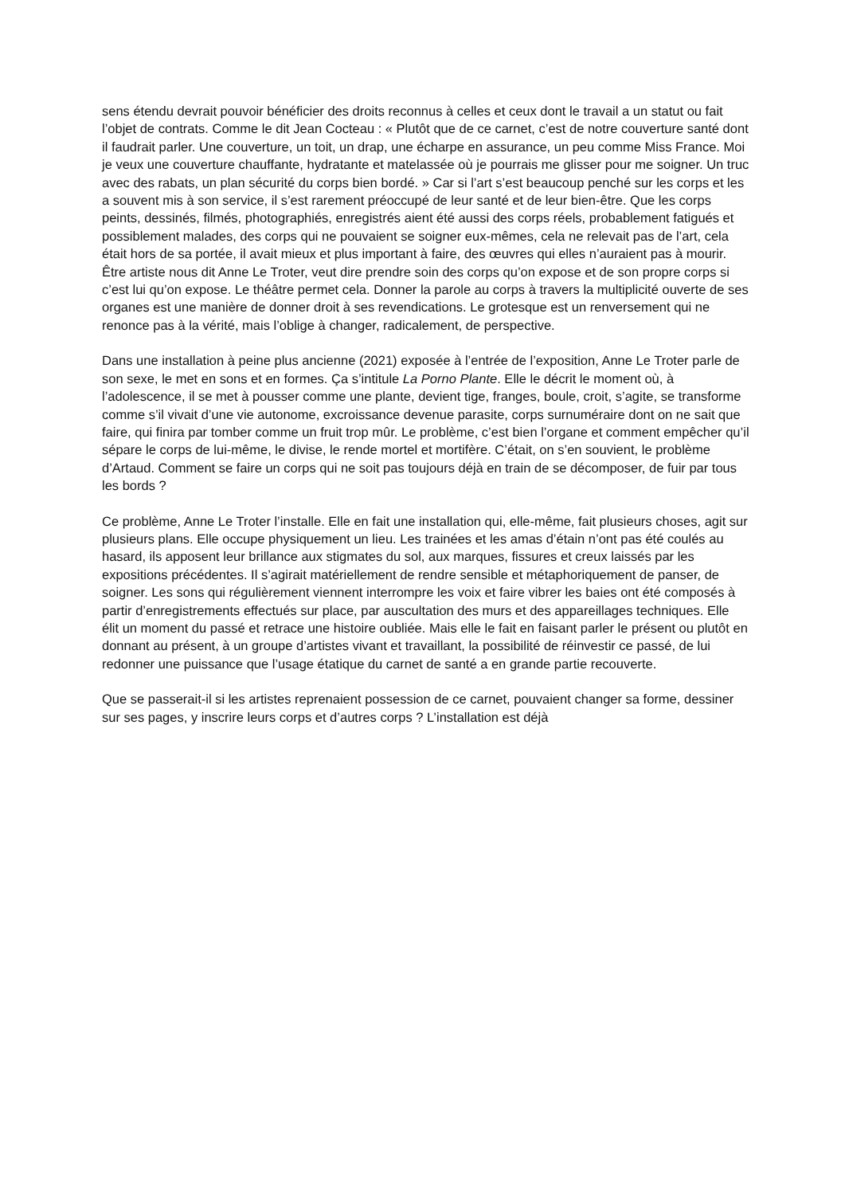sens étendu devrait pouvoir bénéficier des droits reconnus à celles et ceux dont le travail a un statut ou fait l’objet de contrats. Comme le dit Jean Cocteau : « Plutôt que de ce carnet, c’est de notre couverture santé dont il faudrait parler. Une couverture, un toit, un drap, une écharpe en assurance, un peu comme Miss France. Moi je veux une couverture chauffante, hydratante et matelassée où je pourrais me glisser pour me soigner. Un truc avec des rabats, un plan sécurité du corps bien bordé. » Car si l’art s’est beaucoup penché sur les corps et les a souvent mis à son service, il s’est rarement préoccupé de leur santé et de leur bien-être. Que les corps peints, dessinés, filmés, photographiés, enregistrés aient été aussi des corps réels, probablement fatigués et possiblement malades, des corps qui ne pouvaient se soigner eux-mêmes, cela ne relevait pas de l’art, cela était hors de sa portée, il avait mieux et plus important à faire, des œuvres qui elles n’auraient pas à mourir. Être artiste nous dit Anne Le Troter, veut dire prendre soin des corps qu’on expose et de son propre corps si c’est lui qu’on expose. Le théâtre permet cela. Donner la parole au corps à travers la multiplicité ouverte de ses organes est une manière de donner droit à ses revendications. Le grotesque est un renversement qui ne renonce pas à la vérité, mais l’oblige à changer, radicalement, de perspective.
Dans une installation à peine plus ancienne (2021) exposée à l’entrée de l’exposition, Anne Le Troter parle de son sexe, le met en sons et en formes. Ça s’intitule La Porno Plante. Elle le décrit le moment où, à l’adolescence, il se met à pousser comme une plante, devient tige, franges, boule, croit, s’agite, se transforme comme s’il vivait d’une vie autonome, excroissance devenue parasite, corps surnuméraire dont on ne sait que faire, qui finira par tomber comme un fruit trop mûr. Le problème, c’est bien l’organe et comment empêcher qu’il sépare le corps de lui-même, le divise, le rende mortel et mortifère. C’était, on s’en souvient, le problème d’Artaud. Comment se faire un corps qui ne soit pas toujours déjà en train de se décomposer, de fuir par tous les bords ?
Ce problème, Anne Le Troter l’installe. Elle en fait une installation qui, elle-même, fait plusieurs choses, agit sur plusieurs plans. Elle occupe physiquement un lieu. Les trainées et les amas d’étain n’ont pas été coulés au hasard, ils apposent leur brillance aux stigmates du sol, aux marques, fissures et creux laissés par les expositions précédentes. Il s’agirait matériellement de rendre sensible et métaphoriquement de panser, de soigner. Les sons qui régulièrement viennent interrompre les voix et faire vibrer les baies ont été composés à partir d’enregistrements effectués sur place, par auscultation des murs et des appareillages techniques. Elle élit un moment du passé et retrace une histoire oubliée. Mais elle le fait en faisant parler le présent ou plutôt en donnant au présent, à un groupe d’artistes vivant et travaillant, la possibilité de réinvestir ce passé, de lui redonner une puissance que l’usage étatique du carnet de santé a en grande partie recouverte.
Que se passerait-il si les artistes reprenaient possession de ce carnet, pouvaient changer sa forme, dessiner sur ses pages, y inscrire leurs corps et d’autres corps ? L’installation est déjà